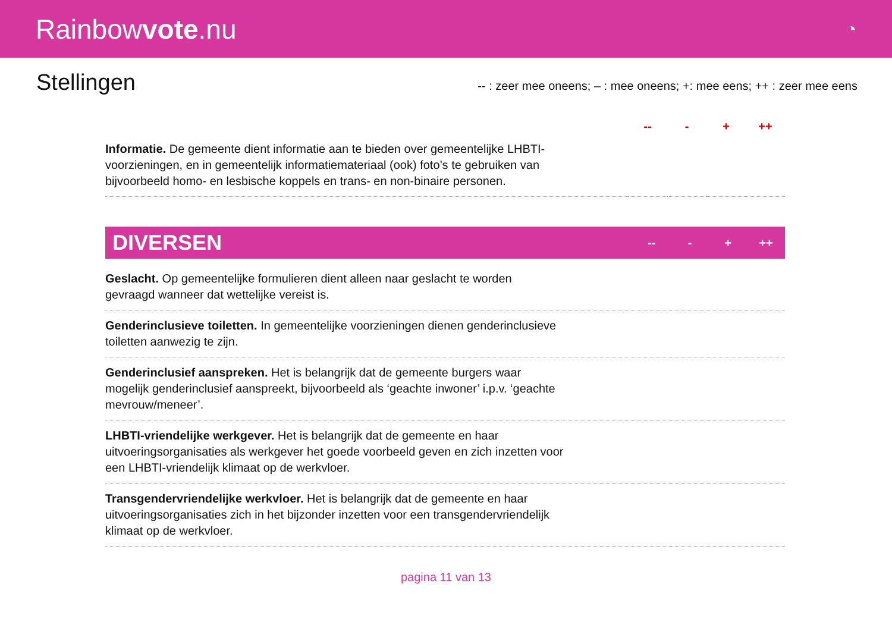Rainbowvote.nu
◔
Stellingen
-- : zeer mee oneens; – : mee oneens; +: mee eens; ++ : zeer mee eens
| | -- | - | + | ++ |
| --- | --- | --- | --- | --- |
| Informatie. De gemeente dient informatie aan te bieden over gemeentelijke LHBTI-voorzieningen, en in gemeentelijk informatiemateriaal (ook) foto’s te gebruiken van bijvoorbeeld homo- en lesbische koppels en trans- en non-binaire personen. | | | | |
| DIVERSEN | -- | - | + | ++ |
| --- | --- | --- | --- | --- |
| Geslacht. Op gemeentelijke formulieren dient alleen naar geslacht te worden gevraagd wanneer dat wettelijke vereist is. | | | | |
| Genderinclusieve toiletten. In gemeentelijke voorzieningen dienen genderinclusieve toiletten aanwezig te zijn. | | | | |
| Genderinclusief aanspreken. Het is belangrijk dat de gemeente burgers waar mogelijk genderinclusief aanspreekt, bijvoorbeeld als ‘geachte inwoner’ i.p.v. ‘geachte mevrouw/meneer’. | | | | |
| LHBTI-vriendelijke werkgever. Het is belangrijk dat de gemeente en haar uitvoeringsorganisaties als werkgever het goede voorbeeld geven en zich inzetten voor een LHBTI-vriendelijk klimaat op de werkvloer. | | | | |
| Transgendervriendelijke werkvloer. Het is belangrijk dat de gemeente en haar uitvoeringsorganisaties zich in het bijzonder inzetten voor een transgendervriendelijk klimaat op de werkvloer. | | | | |
pagina 11 van 13